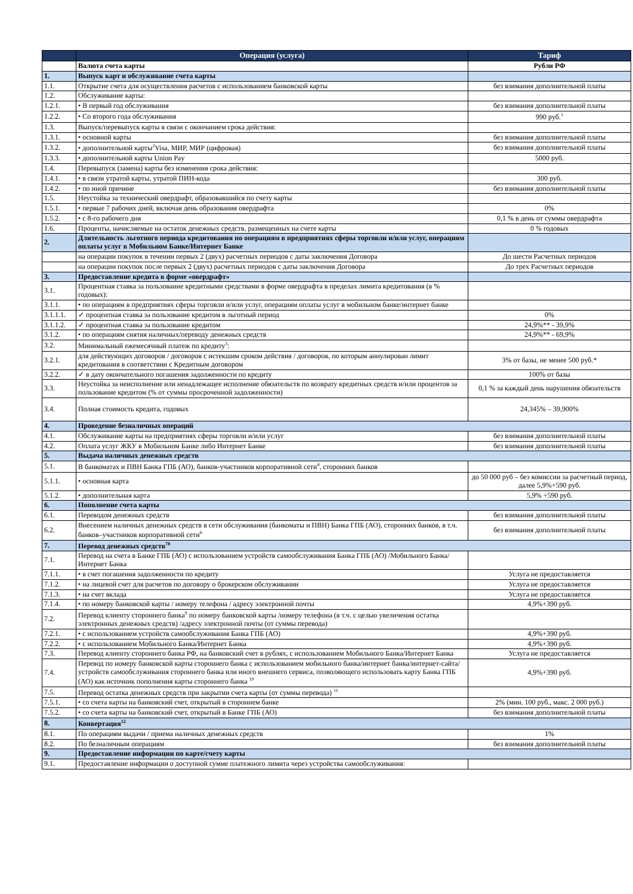| | Операция (услуга) | Тариф |
| --- | --- | --- |
| | Валюта счета карты | Рубли РФ |
| 1. | Выпуск карт и обслуживание счета карты | |
| 1.1. | Открытие счета для осуществления расчетов с использованием банковской карты | без взимания дополнительной платы |
| 1.2. | Обслуживание карты: | |
| 1.2.1. | • В первый год обслуживания | без взимания дополнительной платы |
| 1.2.2. | • Со второго года обслуживания | 990 руб.<sup>1</sup> |
| 1.3. | Выпуск/перевыпуск карты в связи с окончанием срока действия: | |
| 1.3.1. | • основной карты | без взимания дополнительной платы |
| 1.3.2. | • дополнительной карты<sup>2</sup>Visa, МИР, МИР (цифровая) | без взимания дополнительной платы |
| 1.3.3. | • дополнительной карты Union Pay | 5000 руб. |
| 1.4. | Перевыпуск (замена) карты без изменения срока действия: | |
| 1.4.1. | • в связи утратой карты, утратой ПИН-кода | 300 руб. |
| 1.4.2. | • по иной причине | без взимания дополнительной платы |
| 1.5. | Неустойка за технический овердрафт, образовавшийся по счету карты | |
| 1.5.1. | • первые 7 рабочих дней, включая день образования овердрафта | 0% |
| 1.5.2. | • с 8-го рабочего дня | 0,1 % в день от суммы овердрафта |
| 1.6. | Проценты, начисляемые на остаток денежных средств, размещенных на счете карты | 0 % годовых |
| 2. | Длительность льготного периода кредитования по операциям в предприятиях сферы торговли и/или услуг, операциям оплаты услуг в Мобильном Банке/Интернет Банке | |
| | на операции покупок в течении первых 2 (двух) расчетных периодов с даты заключения Договора | До шести Расчетных периодов |
| | на операции покупок после первых 2 (двух) расчетных периодов с даты заключения Договора | До трех Расчетных периодов |
| 3. | Предоставление кредита в форме «овердрафт» | |
| 3.1. | Процентная ставка за пользование кредитными средствами в форме овердрафта в пределах лимита кредитования (в % годовых): | |
| 3.1.1. | • по операциям в предприятиях сферы торговли и/или услуг, операциям оплаты услуг в мобильном банке/интернет банке | |
| 3.1.1.1. | ✓ процентная ставка за пользование кредитом в льготный период | 0% |
| 3.1.1.2. | ✓ процентная ставка за пользование кредитом | 24,9%** - 39,9% |
| 3.1.2. | • по операциям снятия наличных/переводу денежных средств | 24,9%** - 69,9% |
| 3.2. | Минимальный ежемесячный платеж по кредиту<sup>3</sup>: | |
| 3.2.1. | для действующих договоров / договоров с истекшим сроком действия / договоров, по которым аннулирован лимит кредитования в соответствии с Кредитным договором | 3% от базы, не менее 500 руб.* |
| 3.2.2. | ✓ в дату окончательного погашения задолженности по кредиту | 100% от базы |
| 3.3. | Неустойка за неисполнение или ненадлежащее исполнение обязательств по возврату кредитных средств и/или процентов за пользование кредитом (% от суммы просроченной задолженности) | 0,1 % за каждый день нарушения обязательств |
| 3.4. | Полная стоимость кредита, годовых | 24,345% – 39,900% |
| 4. | Проведение безналичных операций | |
| 4.1. | Обслуживание карты на предприятиях сферы торговли и/или услуг | без взимания дополнительной платы |
| 4.2. | Оплата услуг ЖКУ в Мобильном Банке либо Интернет Банке | без взимания дополнительной платы |
| 5. | Выдача наличных денежных средств | |
| 5.1. | В банкоматах и ПВН Банка ГПБ (АО), банков-участников корпоративной сети<sup>4</sup>, сторонних банков | |
| 5.1.1. | • основная карта | до 50 000 руб – без комиссии за расчетный период, далее 5,9%+590 руб. |
| 5.1.2. | • дополнительная карта | 5,9% +590 руб. |
| 6. | Пополнение счета карты | |
| 6.1. | Переводом денежных средств | без взимания дополнительной платы |
| 6.2. | Внесением наличных денежных средств в сети обслуживания (банкоматы и ПВН) Банка ГПБ (АО), сторонних банков, в т.ч. банков–участников корпоративной сети<sup>6</sup> | без взимания дополнительной платы |
| 7. | Перевод денежных средств<sup>78</sup> | |
| 7.1. | Перевод на счета в Банке ГПБ (АО) с использованием устройств самообслуживания Банка ГПБ (АО) /Мобильного Банка/Интернет Банка | |
| 7.1.1. | • в счет погашения задолженности по кредиту | Услуга не предоставляется |
| 7.1.2. | • на лицевой счет для расчетов по договору о брокерском обслуживании | Услуга не предоставляется |
| 7.1.3. | • на счет вклада | Услуга не предоставляется |
| 7.1.4. | • по номеру банковской карты / номеру телефона / адресу электронной почты | 4,9%+390 руб. |
| 7.2. | Перевод клиенту стороннего банка<sup>9</sup> по номеру банковской карты /номеру телефона (в т.ч. с целью увеличения остатка электронных денежных средств) /адресу электронной почты (от суммы перевода) | |
| 7.2.1. | • с использованием устройств самообслуживания Банка ГПБ (АО) | 4,9%+390 руб. |
| 7.2.2. | • с использованием Мобильного Банка/Интернет Банка | 4,9%+390 руб. |
| 7.3. | Перевод клиенту стороннего банка РФ, на банковский счет в рублях, с использованием Мобильного Банка/Интернет Банка | Услуга не предоставляется |
| 7.4. | Перевод по номеру банковской карты стороннего банка с использованием мобильного банка/интернет банка/интернет-сайта/устройств самообслуживания стороннего банка или иного внешнего сервиса, позволяющего использовать карту Банка ГПБ (АО) как источник пополнения карты стороннего банка <sup>10</sup> | 4,9%+390 руб. |
| 7.5. | Перевод остатка денежных средств при закрытии счета карты (от суммы перевода) <sup>11</sup> | |
| 7.5.1. | • со счета карты на банковский счет, открытый в стороннем банке | 2% (мин. 100 руб., макс. 2 000 руб.) |
| 7.5.2. | • со счета карты на банковский счет, открытый в Банке ГПБ (АО) | без взимания дополнительной платы |
| 8. | Конвертация<sup>12</sup> | |
| 8.1. | По операциям выдачи / приема наличных денежных средств | 1% |
| 8.2. | По безналичным операциям | без взимания дополнительной платы |
| 9. | Предоставление информации по карте/счету карты | |
| 9.1. | Предоставление информации о доступной сумме платежного лимита через устройства самообслуживания: | |